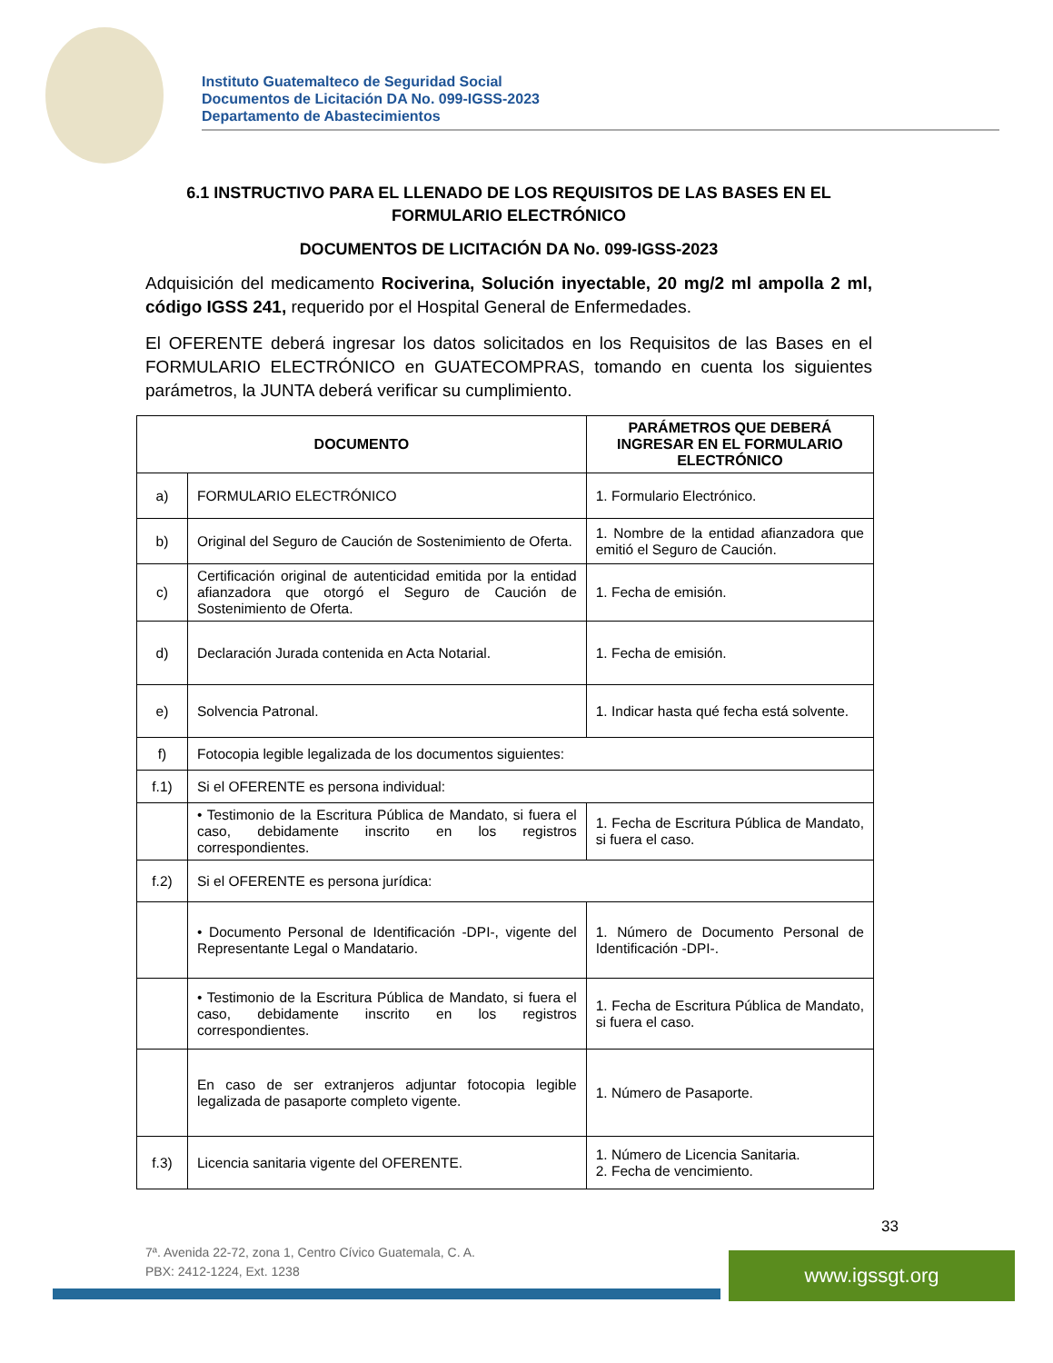Instituto Guatemalteco de Seguridad Social
Documentos de Licitación DA No. 099-IGSS-2023
Departamento de Abastecimientos
6.1 INSTRUCTIVO PARA EL LLENADO DE LOS REQUISITOS DE LAS BASES EN EL FORMULARIO ELECTRÓNICO
DOCUMENTOS DE LICITACIÓN DA No. 099-IGSS-2023
Adquisición del medicamento Rociverina, Solución inyectable, 20 mg/2 ml ampolla 2 ml, código IGSS 241, requerido por el Hospital General de Enfermedades.
El OFERENTE deberá ingresar los datos solicitados en los Requisitos de las Bases en el FORMULARIO ELECTRÓNICO en GUATECOMPRAS, tomando en cuenta los siguientes parámetros, la JUNTA deberá verificar su cumplimiento.
| DOCUMENTO | | PARÁMETROS QUE DEBERÁ INGRESAR EN EL FORMULARIO ELECTRÓNICO |
| --- | --- | --- |
| a) | FORMULARIO ELECTRÓNICO | 1. Formulario Electrónico. |
| b) | Original del Seguro de Caución de Sostenimiento de Oferta. | 1. Nombre de la entidad afianzadora que emitió el Seguro de Caución. |
| c) | Certificación original de autenticidad emitida por la entidad afianzadora que otorgó el Seguro de Caución de Sostenimiento de Oferta. | 1. Fecha de emisión. |
| d) | Declaración Jurada contenida en Acta Notarial. | 1. Fecha de emisión. |
| e) | Solvencia Patronal. | 1. Indicar hasta qué fecha está solvente. |
| f) | Fotocopia legible legalizada de los documentos siguientes: | |
| f.1) | Si el OFERENTE es persona individual: | |
| | • Testimonio de la Escritura Pública de Mandato, si fuera el caso, debidamente inscrito en los registros correspondientes. | 1. Fecha de Escritura Pública de Mandato, si fuera el caso. |
| f.2) | Si el OFERENTE es persona jurídica: | |
| | • Documento Personal de Identificación -DPI-, vigente del Representante Legal o Mandatario. | 1. Número de Documento Personal de Identificación -DPI-. |
| | • Testimonio de la Escritura Pública de Mandato, si fuera el caso, debidamente inscrito en los registros correspondientes. | 1. Fecha de Escritura Pública de Mandato, si fuera el caso. |
| | En caso de ser extranjeros adjuntar fotocopia legible legalizada de pasaporte completo vigente. | 1. Número de Pasaporte. |
| f.3) | Licencia sanitaria vigente del OFERENTE. | 1. Número de Licencia Sanitaria. 2. Fecha de vencimiento. |
33
7ª. Avenida 22-72, zona 1, Centro Cívico Guatemala, C. A.
PBX: 2412-1224, Ext. 1238
www.igssgt.org